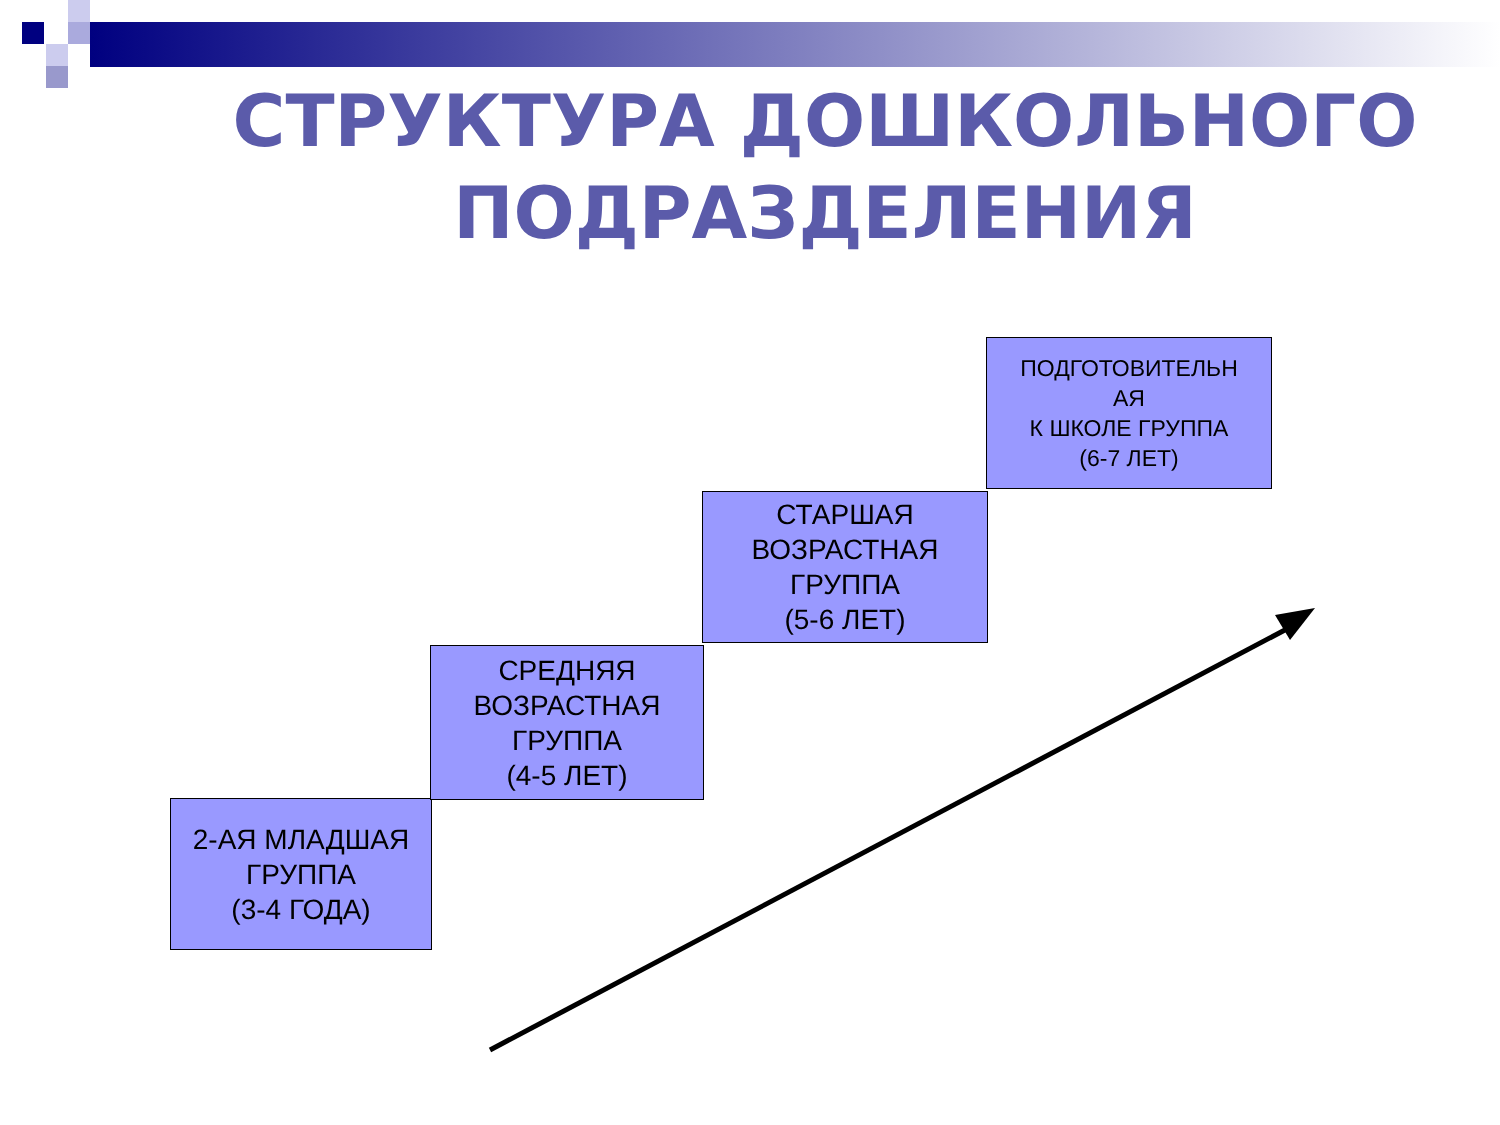СТРУКТУРА ДОШКОЛЬНОГО ПОДРАЗДЕЛЕНИЯ
2-АЯ МЛАДШАЯ
ГРУППА
(3-4 ГОДА)
СРЕДНЯЯ
ВОЗРАСТНАЯ
ГРУППА
(4-5 ЛЕТ)
СТАРШАЯ
ВОЗРАСТНАЯ
ГРУППА
(5-6 ЛЕТ)
ПОДГОТОВИТЕЛЬН
АЯ
К ШКОЛЕ ГРУППА
(6-7 ЛЕТ)